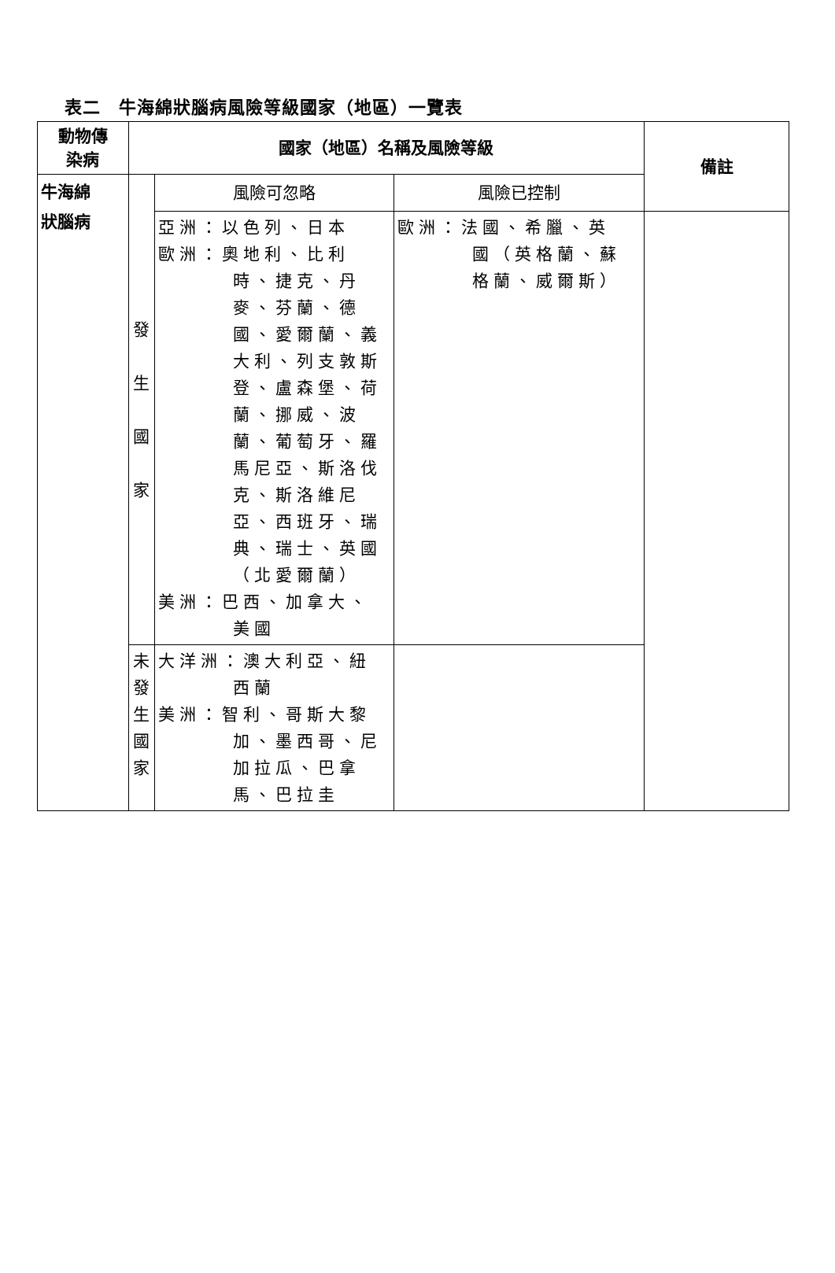表二　牛海綿狀腦病風險等級國家（地區）一覽表
| 動物傳 染病 | 國家（地區）名稱及風險等級 | | | 備註 |
| --- | --- | --- | --- | --- |
| 牛海綿 狀腦病 | 發 生 國 家 | 風險可忽略 | 風險已控制 | |
| | | 亞洲：以色列、日本 歐洲：奧地利、比利 時、捷克、丹麥、芬蘭、德國、愛爾蘭、義大利、列支敦斯登、盧森堡、荷蘭、挪威、波蘭、葡萄牙、羅馬尼亞、斯洛伐克、斯洛維尼亞、西班牙、瑞典、瑞士、英國（北愛爾蘭） 美洲：巴西、加拿大、 美國 | 歐洲：法國、希臘、英 國（英格蘭、蘇格蘭、威爾斯） | |
| | 未 發 生 國 家 | 大洋洲：澳大利亞、紐 西蘭 美洲：智利、哥斯大黎 加、墨西哥、尼加拉瓜、巴拿馬、巴拉圭 | | |